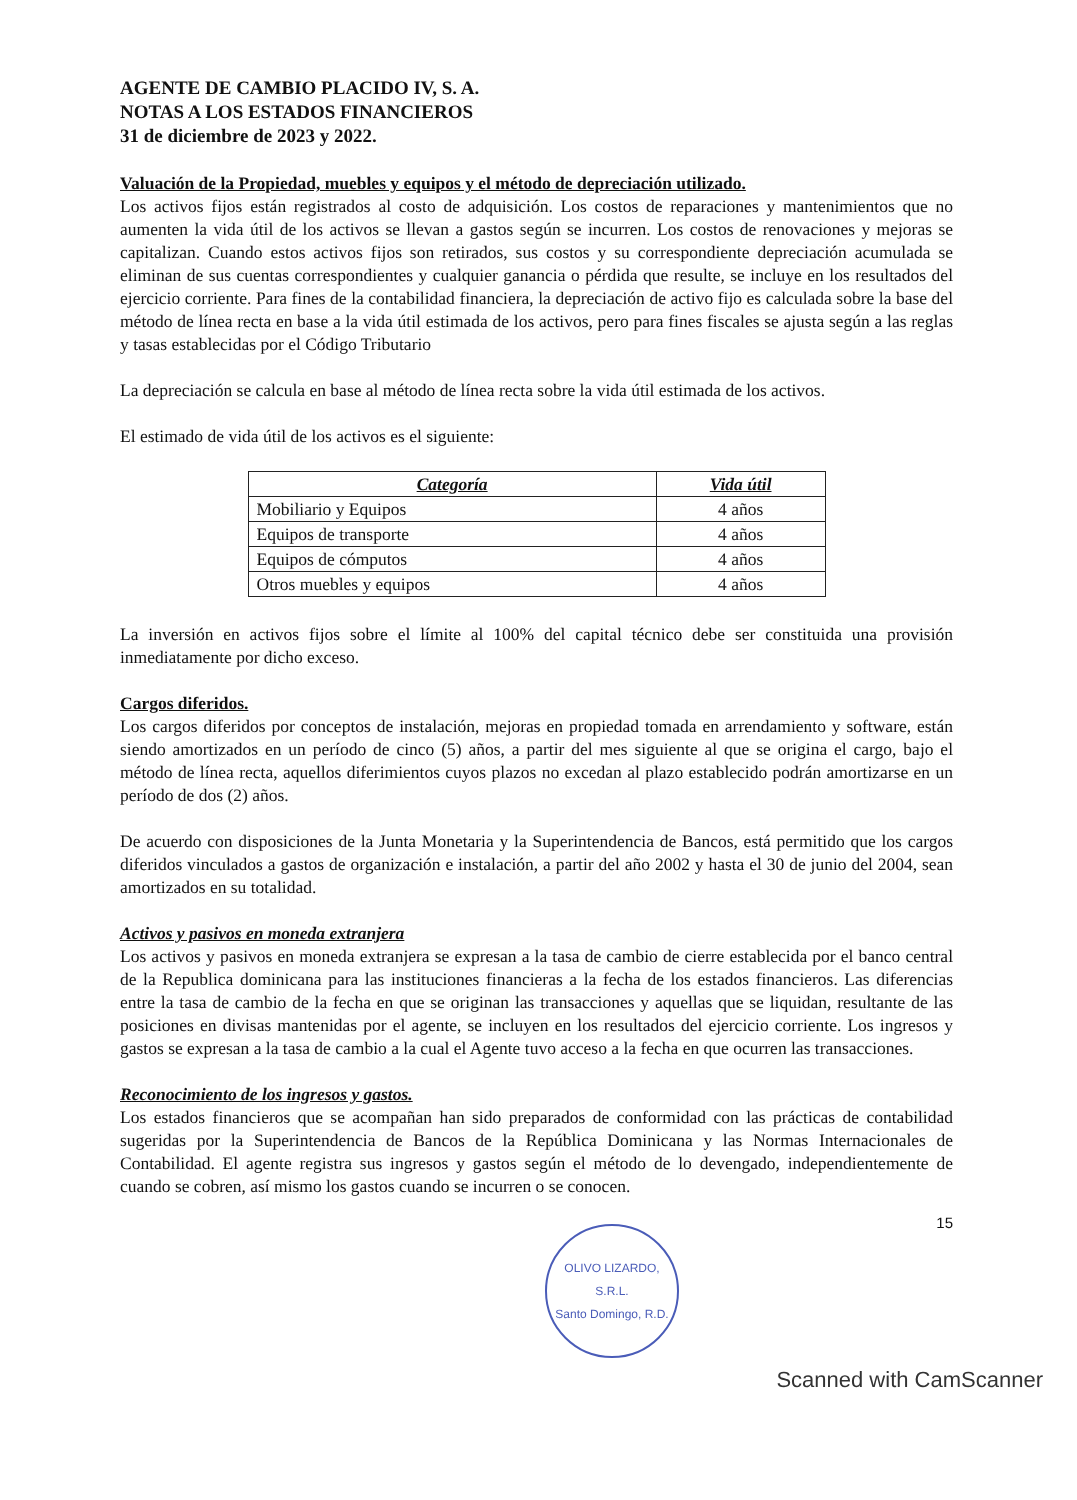AGENTE DE CAMBIO PLACIDO IV, S. A.
NOTAS A LOS ESTADOS FINANCIEROS
31 de diciembre de 2023 y 2022.
Valuación de la Propiedad, muebles y equipos y el método de depreciación utilizado.
Los activos fijos están registrados al costo de adquisición. Los costos de reparaciones y mantenimientos que no aumenten la vida útil de los activos se llevan a gastos según se incurren. Los costos de renovaciones y mejoras se capitalizan. Cuando estos activos fijos son retirados, sus costos y su correspondiente depreciación acumulada se eliminan de sus cuentas correspondientes y cualquier ganancia o pérdida que resulte, se incluye en los resultados del ejercicio corriente. Para fines de la contabilidad financiera, la depreciación de activo fijo es calculada sobre la base del método de línea recta en base a la vida útil estimada de los activos, pero para fines fiscales se ajusta según a las reglas y tasas establecidas por el Código Tributario
La depreciación se calcula en base al método de línea recta sobre la vida útil estimada de los activos.
El estimado de vida útil de los activos es el siguiente:
| Categoría | Vida útil |
| --- | --- |
| Mobiliario y Equipos | 4 años |
| Equipos de transporte | 4 años |
| Equipos de cómputos | 4 años |
| Otros muebles y equipos | 4 años |
La inversión en activos fijos sobre el límite al 100% del capital técnico debe ser constituida una provisión inmediatamente por dicho exceso.
Cargos diferidos.
Los cargos diferidos por conceptos de instalación, mejoras en propiedad tomada en arrendamiento y software, están siendo amortizados en un período de cinco (5) años, a partir del mes siguiente al que se origina el cargo, bajo el método de línea recta, aquellos diferimientos cuyos plazos no excedan al plazo establecido podrán amortizarse en un período de dos (2) años.
De acuerdo con disposiciones de la Junta Monetaria y la Superintendencia de Bancos, está permitido que los cargos diferidos vinculados a gastos de organización e instalación, a partir del año 2002 y hasta el 30 de junio del 2004, sean amortizados en su totalidad.
Activos y pasivos en moneda extranjera
Los activos y pasivos en moneda extranjera se expresan a la tasa de cambio de cierre establecida por el banco central de la Republica dominicana para las instituciones financieras a la fecha de los estados financieros. Las diferencias entre la tasa de cambio de la fecha en que se originan las transacciones y aquellas que se liquidan, resultante de las posiciones en divisas mantenidas por el agente, se incluyen en los resultados del ejercicio corriente. Los ingresos y gastos se expresan a la tasa de cambio a la cual el Agente tuvo acceso a la fecha en que ocurren las transacciones.
Reconocimiento de los ingresos y gastos.
Los estados financieros que se acompañan han sido preparados de conformidad con las prácticas de contabilidad sugeridas por la Superintendencia de Bancos de la República Dominicana y las Normas Internacionales de Contabilidad. El agente registra sus ingresos y gastos según el método de lo devengado, independientemente de cuando se cobren, así mismo los gastos cuando se incurren o se conocen.
15
OLIVO LIZARDO, S.R.L.
Santo Domingo, R.D.
Scanned with CamScanner